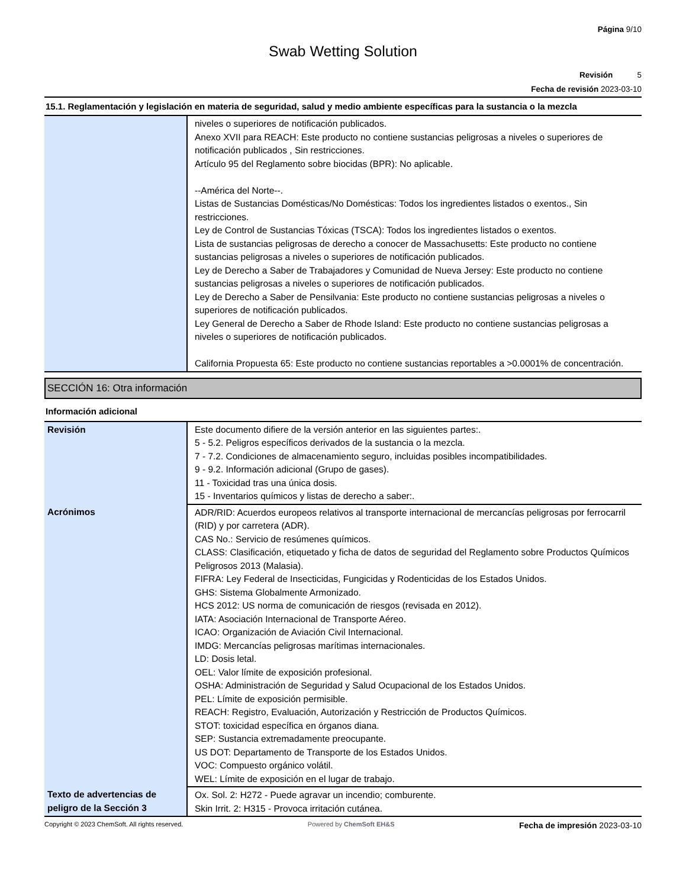Página 9/10
Swab Wetting Solution
Revisión 5
Fecha de revisión 2023-03-10
15.1. Reglamentación y legislación en materia de seguridad, salud y medio ambiente específicas para la sustancia o la mezcla
| | niveles o superiores de notificación publicados. Anexo XVII para REACH: Este producto no contiene sustancias peligrosas a niveles o superiores de notificación publicados , Sin restricciones. Artículo 95 del Reglamento sobre biocidas (BPR): No aplicable. --América del Norte--. Listas de Sustancias Domésticas/No Domésticas: Todos los ingredientes listados o exentos., Sin restricciones. Ley de Control de Sustancias Tóxicas (TSCA): Todos los ingredientes listados o exentos. Lista de sustancias peligrosas de derecho a conocer de Massachusetts: Este producto no contiene sustancias peligrosas a niveles o superiores de notificación publicados. Ley de Derecho a Saber de Trabajadores y Comunidad de Nueva Jersey: Este producto no contiene sustancias peligrosas a niveles o superiores de notificación publicados. Ley de Derecho a Saber de Pensilvania: Este producto no contiene sustancias peligrosas a niveles o superiores de notificación publicados. Ley General de Derecho a Saber de Rhode Island: Este producto no contiene sustancias peligrosas a niveles o superiores de notificación publicados. California Propuesta 65: Este producto no contiene sustancias reportables a >0.0001% de concentración. |
SECCIÓN 16: Otra información
Información adicional
| Revisión | Este documento difiere de la versión anterior en las siguientes partes:. 5 - 5.2. Peligros específicos derivados de la sustancia o la mezcla. 7 - 7.2. Condiciones de almacenamiento seguro, incluidas posibles incompatibilidades. 9 - 9.2. Información adicional (Grupo de gases). 11 - Toxicidad tras una única dosis. 15 - Inventarios químicos y listas de derecho a saber:. |
| Acrónimos | ADR/RID: Acuerdos europeos relativos al transporte internacional de mercancías peligrosas por ferrocarril (RID) y por carretera (ADR). CAS No.: Servicio de resúmenes químicos. CLASS: Clasificación, etiquetado y ficha de datos de seguridad del Reglamento sobre Productos Químicos Peligrosos 2013 (Malasia). FIFRA: Ley Federal de Insecticidas, Fungicidas y Rodenticidas de los Estados Unidos. GHS: Sistema Globalmente Armonizado. HCS 2012: US norma de comunicación de riesgos (revisada en 2012). IATA: Asociación Internacional de Transporte Aéreo. ICAO: Organización de Aviación Civil Internacional. IMDG: Mercancías peligrosas marítimas internacionales. LD: Dosis letal. OEL: Valor límite de exposición profesional. OSHA: Administración de Seguridad y Salud Ocupacional de los Estados Unidos. PEL: Límite de exposición permisible. REACH: Registro, Evaluación, Autorización y Restricción de Productos Químicos. STOT: toxicidad específica en órganos diana. SEP: Sustancia extremadamente preocupante. US DOT: Departamento de Transporte de los Estados Unidos. VOC: Compuesto orgánico volátil. WEL: Límite de exposición en el lugar de trabajo. |
| Texto de advertencias de peligro de la Sección 3 | Ox. Sol. 2: H272 - Puede agravar un incendio; comburente. Skin Irrit. 2: H315 - Provoca irritación cutánea. |
Copyright © 2023 ChemSoft. All rights reserved. Powered by ChemSoft EH&S Fecha de impresión 2023-03-10